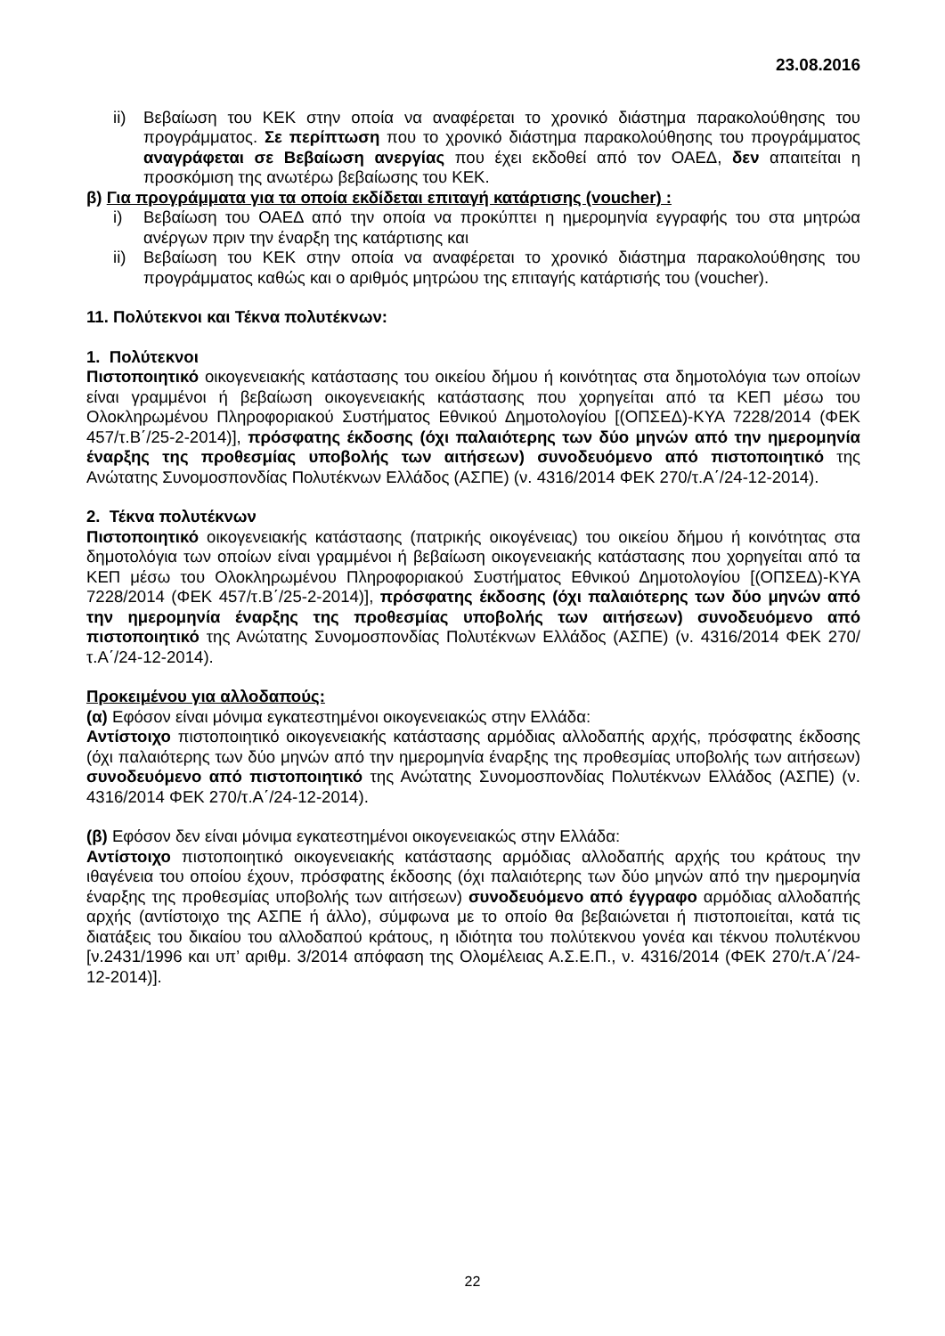23.08.2016
ii) Βεβαίωση του ΚΕΚ στην οποία να αναφέρεται το χρονικό διάστημα παρακολούθησης του προγράμματος. Σε περίπτωση που το χρονικό διάστημα παρακολούθησης του προγράμματος αναγράφεται σε Βεβαίωση ανεργίας που έχει εκδοθεί από τον ΟΑΕΔ, δεν απαιτείται η προσκόμιση της ανωτέρω βεβαίωσης του ΚΕΚ.
β) Για προγράμματα για τα οποία εκδίδεται επιταγή κατάρτισης (voucher) :
i) Βεβαίωση του ΟΑΕΔ από την οποία να προκύπτει η ημερομηνία εγγραφής του στα μητρώα ανέργων πριν την έναρξη της κατάρτισης και
ii) Βεβαίωση του ΚΕΚ στην οποία να αναφέρεται το χρονικό διάστημα παρακολούθησης του προγράμματος καθώς και ο αριθμός μητρώου της επιταγής κατάρτισής του (voucher).
11. Πολύτεκνοι και Τέκνα πολυτέκνων:
1. Πολύτεκνοι
Πιστοποιητικό οικογενειακής κατάστασης του οικείου δήμου ή κοινότητας στα δημοτολόγια των οποίων είναι γραμμένοι ή βεβαίωση οικογενειακής κατάστασης που χορηγείται από τα ΚΕΠ μέσω του Ολοκληρωμένου Πληροφοριακού Συστήματος Εθνικού Δημοτολογίου [(ΟΠΣΕΔ)-ΚΥΑ 7228/2014 (ΦΕΚ 457/τ.Β΄/25-2-2014)], πρόσφατης έκδοσης (όχι παλαιότερης των δύο μηνών από την ημερομηνία έναρξης της προθεσμίας υποβολής των αιτήσεων) συνοδευόμενο από πιστοποιητικό της Ανώτατης Συνομοσπονδίας Πολυτέκνων Ελλάδος (ΑΣΠΕ) (ν. 4316/2014 ΦΕΚ 270/τ.Α΄/24-12-2014).
2. Τέκνα πολυτέκνων
Πιστοποιητικό οικογενειακής κατάστασης (πατρικής οικογένειας) του οικείου δήμου ή κοινότητας στα δημοτολόγια των οποίων είναι γραμμένοι ή βεβαίωση οικογενειακής κατάστασης που χορηγείται από τα ΚΕΠ μέσω του Ολοκληρωμένου Πληροφοριακού Συστήματος Εθνικού Δημοτολογίου [(ΟΠΣΕΔ)-ΚΥΑ 7228/2014 (ΦΕΚ 457/τ.Β΄/25-2-2014)], πρόσφατης έκδοσης (όχι παλαιότερης των δύο μηνών από την ημερομηνία έναρξης της προθεσμίας υποβολής των αιτήσεων) συνοδευόμενο από πιστοποιητικό της Ανώτατης Συνομοσπονδίας Πολυτέκνων Ελλάδος (ΑΣΠΕ) (ν. 4316/2014 ΦΕΚ 270/τ.Α΄/24-12-2014).
Προκειμένου για αλλοδαπούς:
(α) Εφόσον είναι μόνιμα εγκατεστημένοι οικογενειακώς στην Ελλάδα:
Αντίστοιχο πιστοποιητικό οικογενειακής κατάστασης αρμόδιας αλλοδαπής αρχής, πρόσφατης έκδοσης (όχι παλαιότερης των δύο μηνών από την ημερομηνία έναρξης της προθεσμίας υποβολής των αιτήσεων) συνοδευόμενο από πιστοποιητικό της Ανώτατης Συνομοσπονδίας Πολυτέκνων Ελλάδος (ΑΣΠΕ) (ν. 4316/2014 ΦΕΚ 270/τ.Α΄/24-12-2014).
(β) Εφόσον δεν είναι μόνιμα εγκατεστημένοι οικογενειακώς στην Ελλάδα:
Αντίστοιχο πιστοποιητικό οικογενειακής κατάστασης αρμόδιας αλλοδαπής αρχής του κράτους την ιθαγένεια του οποίου έχουν, πρόσφατης έκδοσης (όχι παλαιότερης των δύο μηνών από την ημερομηνία έναρξης της προθεσμίας υποβολής των αιτήσεων) συνοδευόμενο από έγγραφο αρμόδιας αλλοδαπής αρχής (αντίστοιχο της ΑΣΠΕ ή άλλο), σύμφωνα με το οποίο θα βεβαιώνεται ή πιστοποιείται, κατά τις διατάξεις του δικαίου του αλλοδαπού κράτους, η ιδιότητα του πολύτεκνου γονέα και τέκνου πολυτέκνου [ν.2431/1996 και υπ’ αριθμ. 3/2014 απόφαση της Ολομέλειας Α.Σ.Ε.Π., ν. 4316/2014 (ΦΕΚ 270/τ.Α΄/24-12-2014)].
22